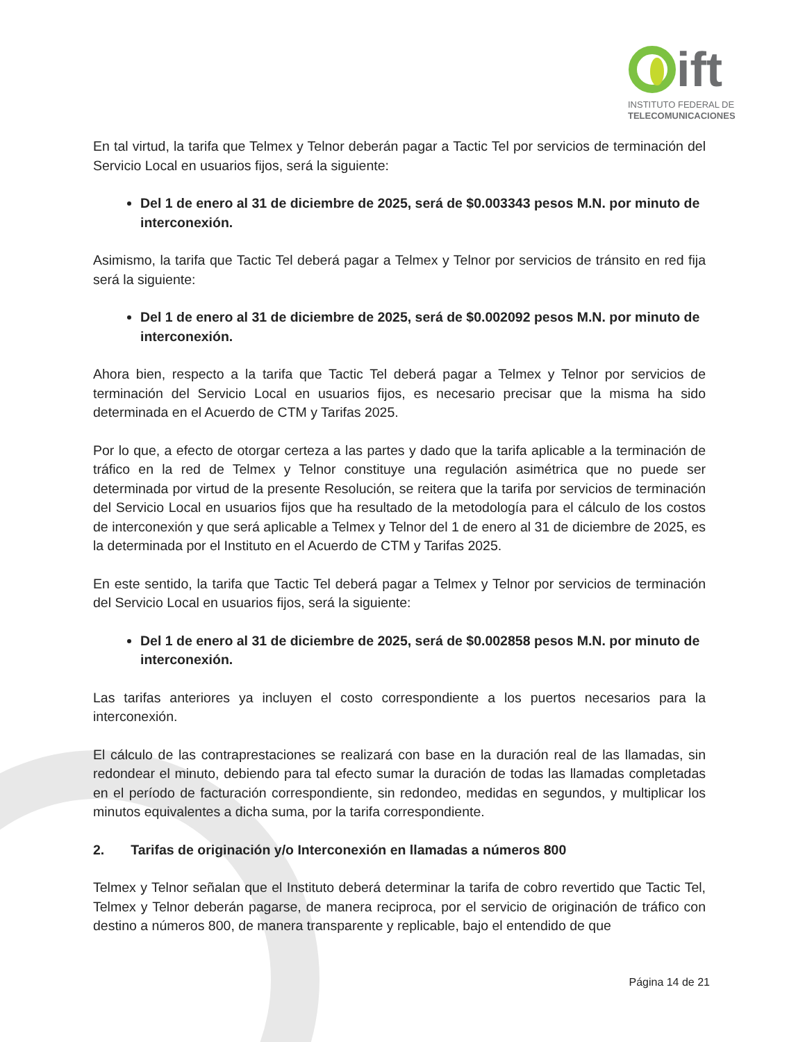ift
INSTITUTO FEDERAL DE
TELECOMUNICACIONES
En tal virtud, la tarifa que Telmex y Telnor deberán pagar a Tactic Tel por servicios de terminación del Servicio Local en usuarios fijos, será la siguiente:
Del 1 de enero al 31 de diciembre de 2025, será de $0.003343 pesos M.N. por minuto de interconexión.
Asimismo, la tarifa que Tactic Tel deberá pagar a Telmex y Telnor por servicios de tránsito en red fija será la siguiente:
Del 1 de enero al 31 de diciembre de 2025, será de $0.002092 pesos M.N. por minuto de interconexión.
Ahora bien, respecto a la tarifa que Tactic Tel deberá pagar a Telmex y Telnor por servicios de terminación del Servicio Local en usuarios fijos, es necesario precisar que la misma ha sido determinada en el Acuerdo de CTM y Tarifas 2025.
Por lo que, a efecto de otorgar certeza a las partes y dado que la tarifa aplicable a la terminación de tráfico en la red de Telmex y Telnor constituye una regulación asimétrica que no puede ser determinada por virtud de la presente Resolución, se reitera que la tarifa por servicios de terminación del Servicio Local en usuarios fijos que ha resultado de la metodología para el cálculo de los costos de interconexión y que será aplicable a Telmex y Telnor del 1 de enero al 31 de diciembre de 2025, es la determinada por el Instituto en el Acuerdo de CTM y Tarifas 2025.
En este sentido, la tarifa que Tactic Tel deberá pagar a Telmex y Telnor por servicios de terminación del Servicio Local en usuarios fijos, será la siguiente:
Del 1 de enero al 31 de diciembre de 2025, será de $0.002858 pesos M.N. por minuto de interconexión.
Las tarifas anteriores ya incluyen el costo correspondiente a los puertos necesarios para la interconexión.
El cálculo de las contraprestaciones se realizará con base en la duración real de las llamadas, sin redondear el minuto, debiendo para tal efecto sumar la duración de todas las llamadas completadas en el período de facturación correspondiente, sin redondeo, medidas en segundos, y multiplicar los minutos equivalentes a dicha suma, por la tarifa correspondiente.
2. Tarifas de originación y/o Interconexión en llamadas a números 800
Telmex y Telnor señalan que el Instituto deberá determinar la tarifa de cobro revertido que Tactic Tel, Telmex y Telnor deberán pagarse, de manera reciproca, por el servicio de originación de tráfico con destino a números 800, de manera transparente y replicable, bajo el entendido de que
Página 14 de 21